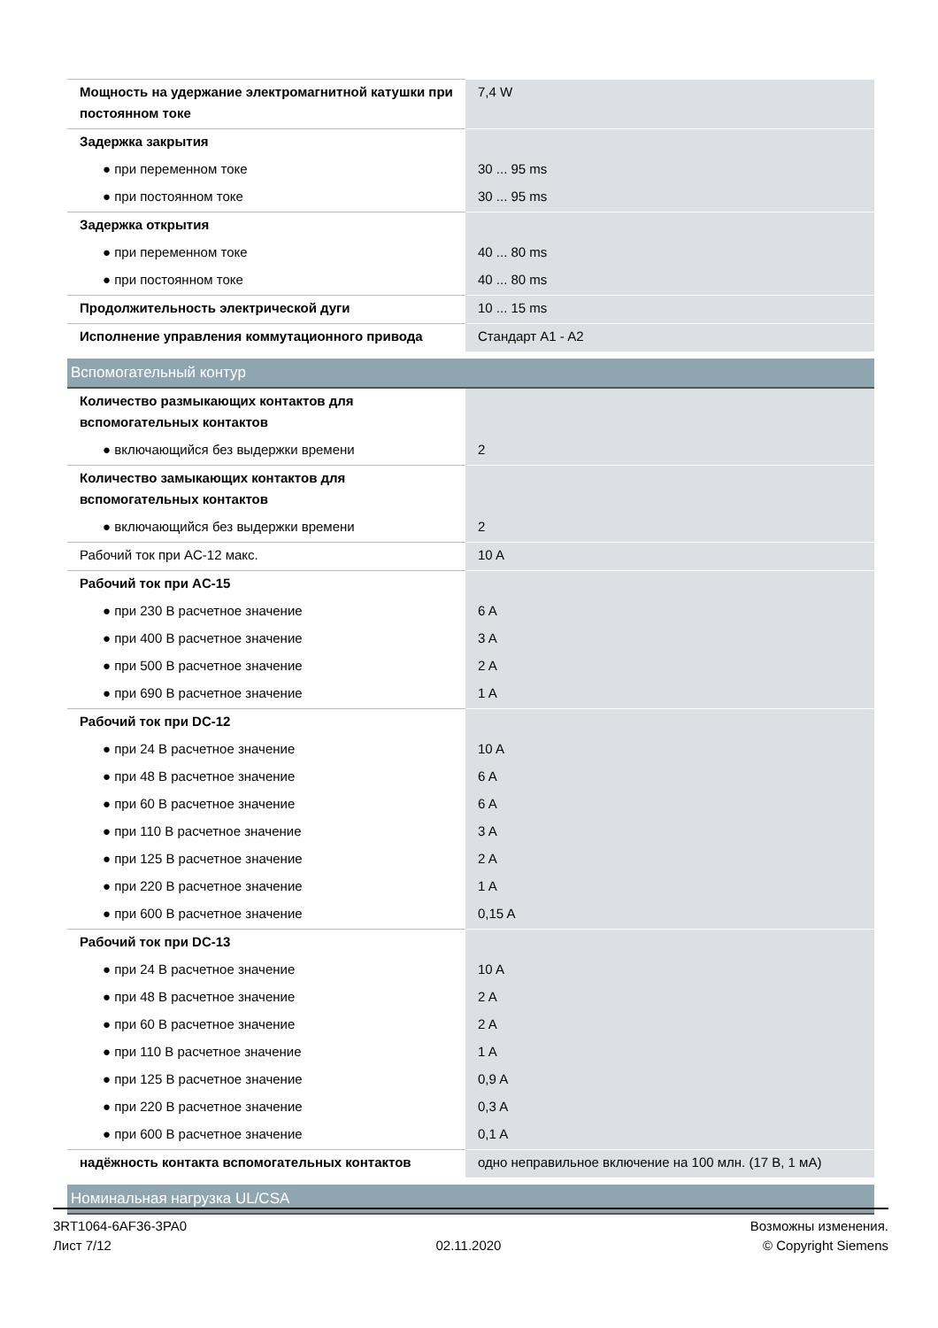| Мощность на удержание электромагнитной катушки при постоянном токе | 7,4 W |
| Задержка закрытия | |
| ● при переменном токе | 30 ... 95 ms |
| ● при постоянном токе | 30 ... 95 ms |
| Задержка открытия | |
| ● при переменном токе | 40 ... 80 ms |
| ● при постоянном токе | 40 ... 80 ms |
| Продолжительность электрической дуги | 10 ... 15 ms |
| Исполнение управления коммутационного привода | Стандарт A1 - A2 |
| Вспомогательный контур | |
| Количество размыкающих контактов для вспомогательных контактов | |
| ● включающийся без выдержки времени | 2 |
| Количество замыкающих контактов для вспомогательных контактов | |
| ● включающийся без выдержки времени | 2 |
| Рабочий ток при AC-12 макс. | 10 A |
| Рабочий ток при AC-15 | |
| ● при 230 В расчетное значение | 6 A |
| ● при 400 В расчетное значение | 3 A |
| ● при 500 В расчетное значение | 2 A |
| ● при 690 В расчетное значение | 1 A |
| Рабочий ток при DC-12 | |
| ● при 24 В расчетное значение | 10 A |
| ● при 48 В расчетное значение | 6 A |
| ● при 60 В расчетное значение | 6 A |
| ● при 110 В расчетное значение | 3 A |
| ● при 125 В расчетное значение | 2 A |
| ● при 220 В расчетное значение | 1 A |
| ● при 600 В расчетное значение | 0,15 A |
| Рабочий ток при DC-13 | |
| ● при 24 В расчетное значение | 10 A |
| ● при 48 В расчетное значение | 2 A |
| ● при 60 В расчетное значение | 2 A |
| ● при 110 В расчетное значение | 1 A |
| ● при 125 В расчетное значение | 0,9 A |
| ● при 220 В расчетное значение | 0,3 A |
| ● при 600 В расчетное значение | 0,1 A |
| надёжность контакта вспомогательных контактов | одно неправильное включение на 100 млн. (17 В, 1 мА) |
| Номинальная нагрузка UL/CSA | |
3RT1064-6AF36-3PA0
Лист 7/12
02.11.2020
Возможны изменения.
© Copyright Siemens